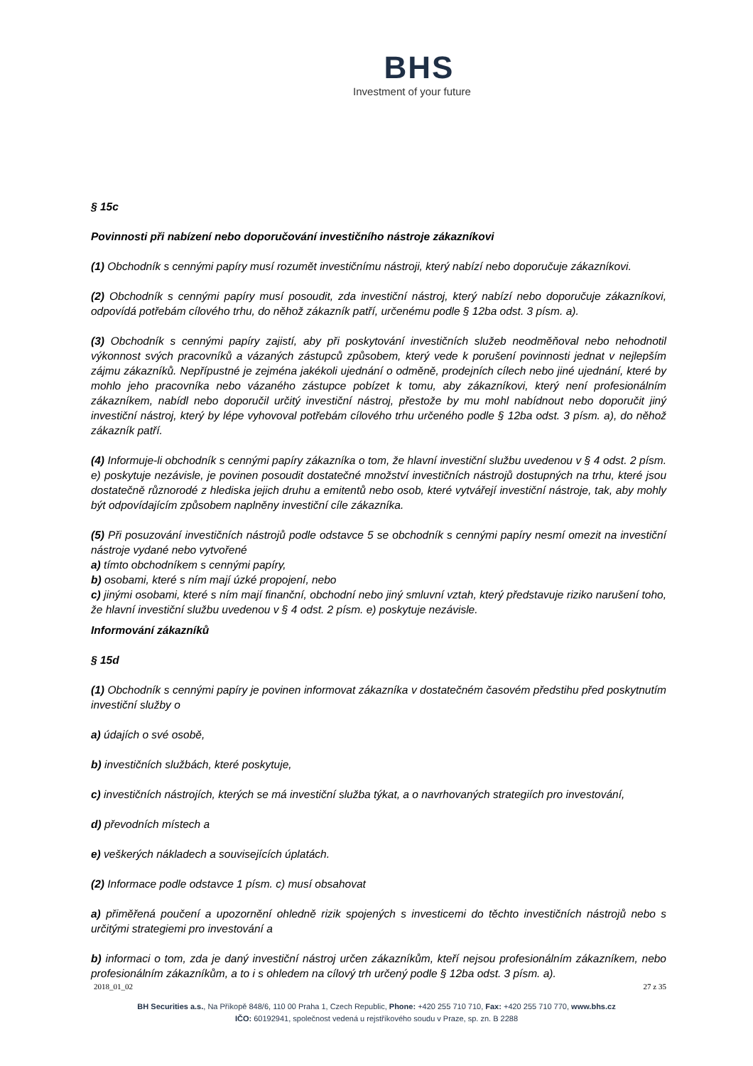BHS
Investment of your future
§ 15c
Povinnosti při nabízení nebo doporučování investičního nástroje zákazníkovi
(1) Obchodník s cennými papíry musí rozumět investičnímu nástroji, který nabízí nebo doporučuje zákazníkovi.
(2) Obchodník s cennými papíry musí posoudit, zda investiční nástroj, který nabízí nebo doporučuje zákazníkovi, odpovídá potřebám cílového trhu, do něhož zákazník patří, určenému podle § 12ba odst. 3 písm. a).
(3) Obchodník s cennými papíry zajistí, aby při poskytování investičních služeb neodměňoval nebo nehodnotil výkonnost svých pracovníků a vázaných zástupců způsobem, který vede k porušení povinnosti jednat v nejlepším zájmu zákazníků. Nepřípustné je zejména jakékoli ujednání o odměně, prodejních cílech nebo jiné ujednání, které by mohlo jeho pracovníka nebo vázaného zástupce pobízet k tomu, aby zákazníkovi, který není profesionálním zákazníkem, nabídl nebo doporučil určitý investiční nástroj, přestože by mu mohl nabídnout nebo doporučit jiný investiční nástroj, který by lépe vyhovoval potřebám cílového trhu určeného podle § 12ba odst. 3 písm. a), do něhož zákazník patří.
(4) Informuje-li obchodník s cennými papíry zákazníka o tom, že hlavní investiční službu uvedenou v § 4 odst. 2 písm. e) poskytuje nezávisle, je povinen posoudit dostatečné množství investičních nástrojů dostupných na trhu, které jsou dostatečně různorodé z hlediska jejich druhu a emitentů nebo osob, které vytvářejí investiční nástroje, tak, aby mohly být odpovídajícím způsobem naplněny investiční cíle zákazníka.
(5) Při posuzování investičních nástrojů podle odstavce 5 se obchodník s cennými papíry nesmí omezit na investiční nástroje vydané nebo vytvořené
a) tímto obchodníkem s cennými papíry,
b) osobami, které s ním mají úzké propojení, nebo
c) jinými osobami, které s ním mají finanční, obchodní nebo jiný smluvní vztah, který představuje riziko narušení toho, že hlavní investiční službu uvedenou v § 4 odst. 2 písm. e) poskytuje nezávisle.
Informování zákazníků
§ 15d
(1) Obchodník s cennými papíry je povinen informovat zákazníka v dostatečném časovém předstihu před poskytnutím investiční služby o
a) údajích o své osobě,
b) investičních službách, které poskytuje,
c) investičních nástrojích, kterých se má investiční služba týkat, a o navrhovaných strategiích pro investování,
d) převodních místech a
e) veškerých nákladech a souvisejících úplatách.
(2) Informace podle odstavce 1 písm. c) musí obsahovat
a) přiměřená poučení a upozornění ohledně rizik spojených s investicemi do těchto investičních nástrojů nebo s určitými strategiemi pro investování a
b) informaci o tom, zda je daný investiční nástroj určen zákazníkům, kteří nejsou profesionálním zákazníkem, nebo profesionálním zákazníkům, a to i s ohledem na cílový trh určený podle § 12ba odst. 3 písm. a).
2018_01_02 27 z 35
BH Securities a.s., Na Příkopě 848/6, 110 00 Praha 1, Czech Republic, Phone: +420 255 710 710, Fax: +420 255 710 770, www.bhs.cz
IČO: 60192941, společnost vedená u rejstříkového soudu v Praze, sp. zn. B 2288